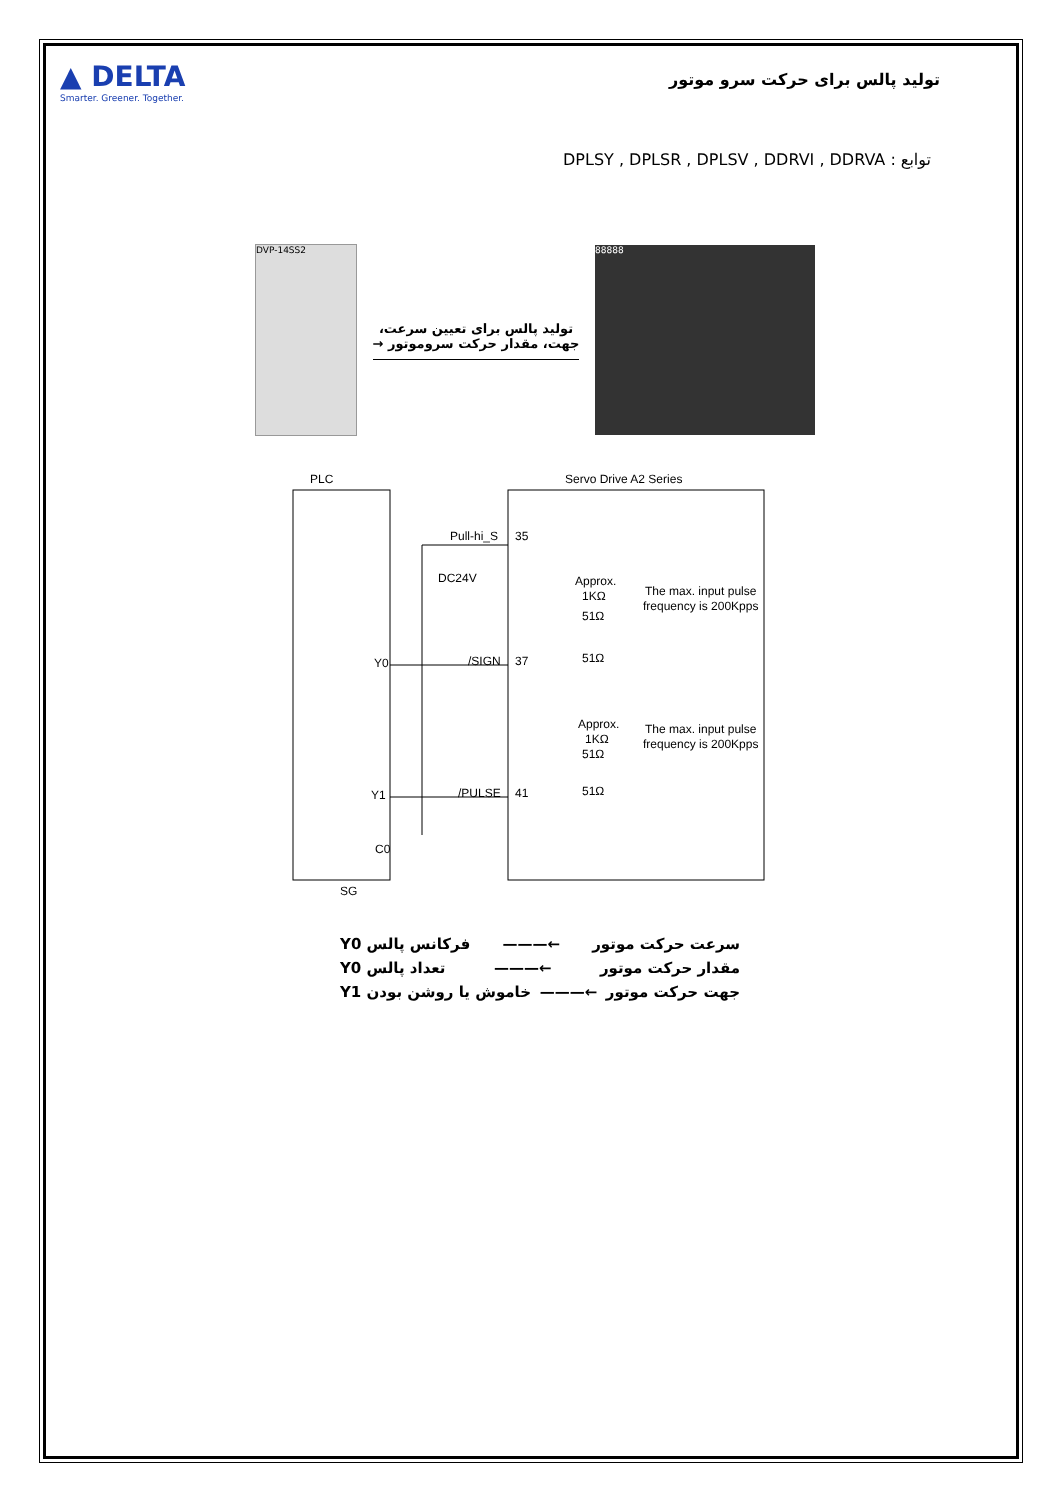▲ DELTA
Smarter. Greener. Together.
تولید پالس برای حرکت سرو موتور
توابع : DPLSY , DPLSR , DPLSV , DDRVI , DDRVA
DVP-14SS2
تولید پالس برای تعیین سرعت،
جهت، مقدار حرکت سروموتور →
88888
PLC
Servo Drive A2 Series
Pull-hi_S
35
DC24V
Approx.
1KΩ
51Ω
The max. input pulse
frequency is 200Kpps
Y0
/SIGN
37
51Ω
Approx.
1KΩ
51Ω
The max. input pulse
frequency is 200Kpps
Y1
/PULSE
41
51Ω
C0
SG
سرعت حرکت موتور ←——— فرکانس پالس Y0
مقدار حرکت موتور ←——— تعداد پالس Y0
جهت حرکت موتور ←——— خاموش یا روشن بودن Y1